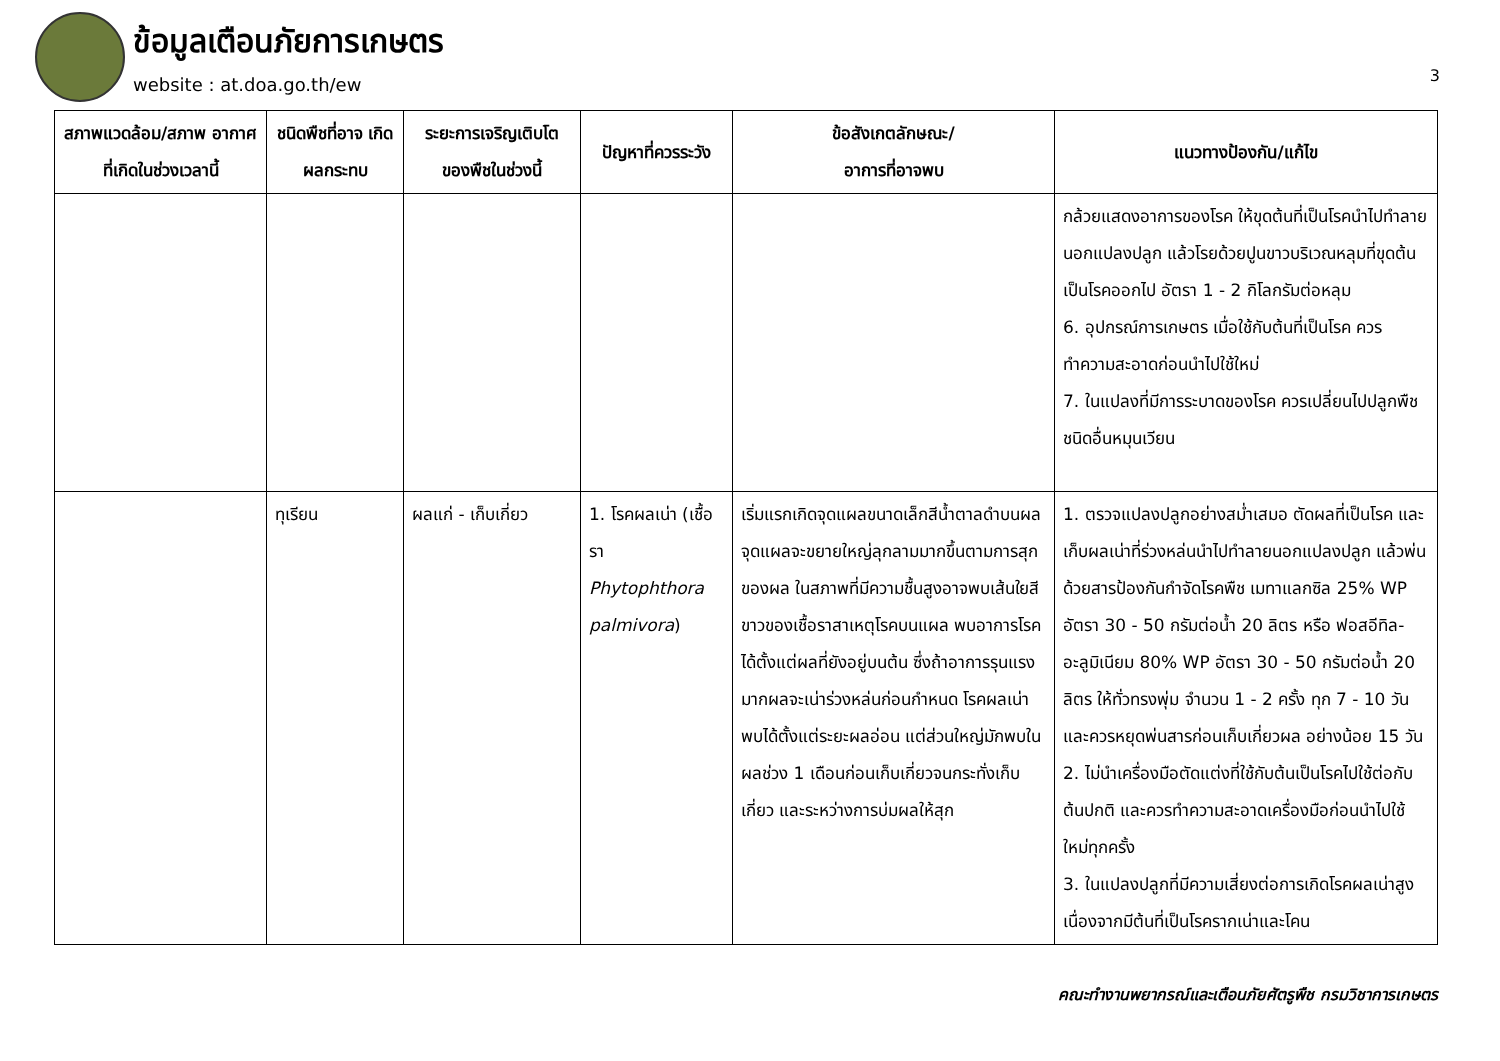ข้อมูลเตือนภัยการเกษตร
website : at.doa.go.th/ew 3
| สภาพแวดล้อม/สภาพ อากาศที่เกิดในช่วงเวลานี้ | ชนิดพืชที่อาจ เกิดผลกระทบ | ระยะการเจริญเติบโต ของพืชในช่วงนี้ | ปัญหาที่ควรระวัง | ข้อสังเกตลักษณะ/ อาการที่อาจพบ | แนวทางป้องกัน/แก้ไข |
| --- | --- | --- | --- | --- | --- |
| | | | | | กล้วยแสดงอาการของโรค ให้ขุดต้นที่เป็นโรคนำไปทำลายนอกแปลงปลูก แล้วโรยด้วยปูนขาวบริเวณหลุมที่ขุดต้นเป็นโรคออกไป อัตรา 1 - 2 กิโลกรัมต่อหลุม 6. อุปกรณ์การเกษตร เมื่อใช้กับต้นที่เป็นโรค ควรทำความสะอาดก่อนนำไปใช้ใหม่ 7. ในแปลงที่มีการระบาดของโรค ควรเปลี่ยนไปปลูกพืชชนิดอื่นหมุนเวียน |
| | ทุเรียน | ผลแก่ - เก็บเกี่ยว | 1. โรคผลเน่า (เชื้อรา Phytophthora palmivora ) | เริ่มแรกเกิดจุดแผลขนาดเล็กสีน้ำตาลดำบนผล จุดแผลจะขยายใหญ่ลุกลามมากขึ้นตามการสุกของผล ในสภาพที่มีความชื้นสูงอาจพบเส้นใยสีขาวของเชื้อราสาเหตุโรคบนแผล พบอาการโรคได้ตั้งแต่ผลที่ยังอยู่บนต้น ซึ่งถ้าอาการรุนแรงมากผลจะเน่าร่วงหล่นก่อนกำหนด โรคผลเน่าพบได้ตั้งแต่ระยะผลอ่อน แต่ส่วนใหญ่มักพบในผลช่วง 1 เดือนก่อนเก็บเกี่ยวจนกระทั่งเก็บเกี่ยว และระหว่างการบ่มผลให้สุก | 1. ตรวจแปลงปลูกอย่างสม่ำเสมอ ตัดผลที่เป็นโรค และเก็บผลเน่าที่ร่วงหล่นนำไปทำลายนอกแปลงปลูก แล้วพ่นด้วยสารป้องกันกำจัดโรคพืช เมทาแลกซิล 25% WP อัตรา 30 - 50 กรัมต่อน้ำ 20 ลิตร หรือ ฟอสอีทิล-อะลูมิเนียม 80% WP อัตรา 30 - 50 กรัมต่อน้ำ 20 ลิตร ให้ทั่วทรงพุ่ม จำนวน 1 - 2 ครั้ง ทุก 7 - 10 วัน และควรหยุดพ่นสารก่อนเก็บเกี่ยวผล อย่างน้อย 15 วัน 2. ไม่นำเครื่องมือตัดแต่งที่ใช้กับต้นเป็นโรคไปใช้ต่อกับต้นปกติ และควรทำความสะอาดเครื่องมือก่อนนำไปใช้ใหม่ทุกครั้ง 3. ในแปลงปลูกที่มีความเสี่ยงต่อการเกิดโรคผลเน่าสูง เนื่องจากมีต้นที่เป็นโรครากเน่าและโคน |
คณะทำงานพยากรณ์และเตือนภัยศัตรูพืช กรมวิชาการเกษตร